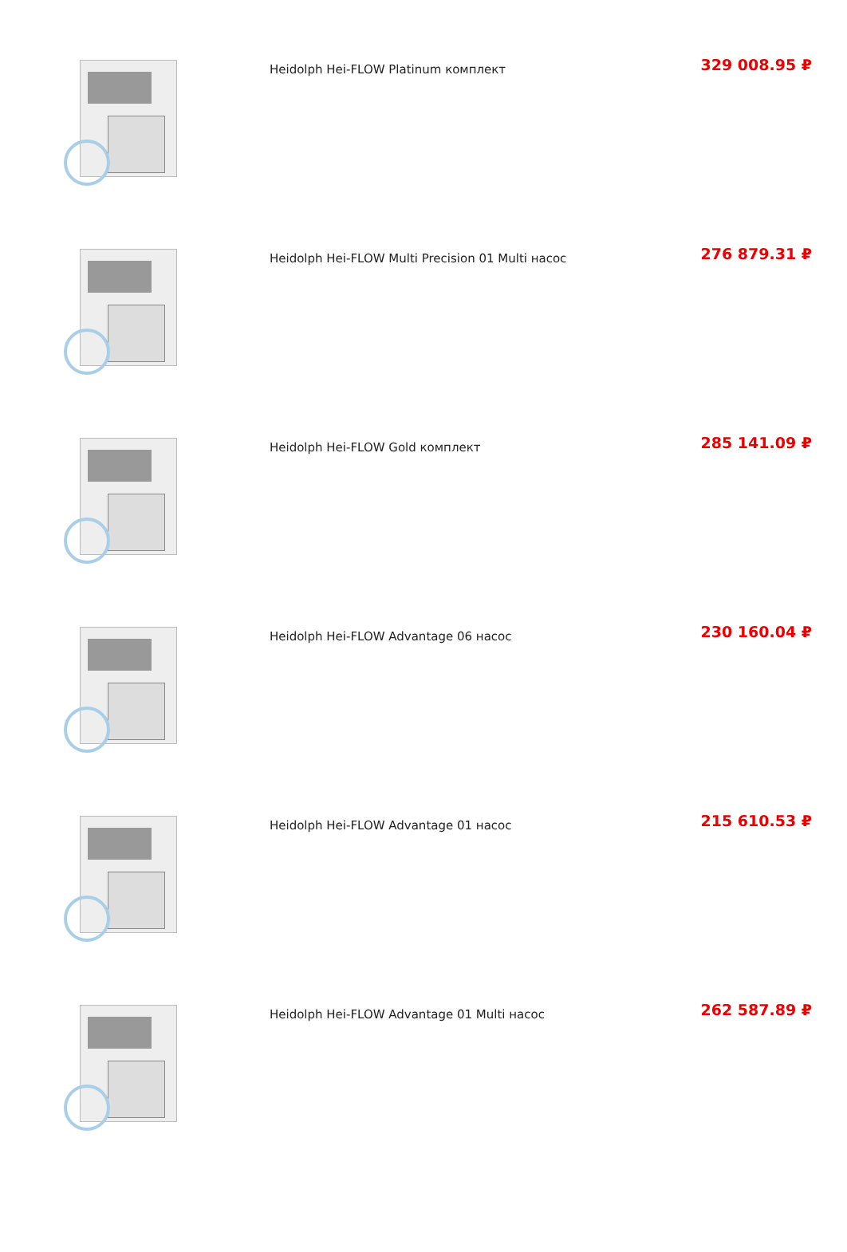| | Heidolph Hei-FLOW Platinum комплект | 329 008.95 ₽ |
| | Heidolph Hei-FLOW Multi Precision 01 Multi насос | 276 879.31 ₽ |
| | Heidolph Hei-FLOW Gold комплект | 285 141.09 ₽ |
| | Heidolph Hei-FLOW Advantage 06 насос | 230 160.04 ₽ |
| | Heidolph Hei-FLOW Advantage 01 насос | 215 610.53 ₽ |
| | Heidolph Hei-FLOW Advantage 01 Multi насос | 262 587.89 ₽ |